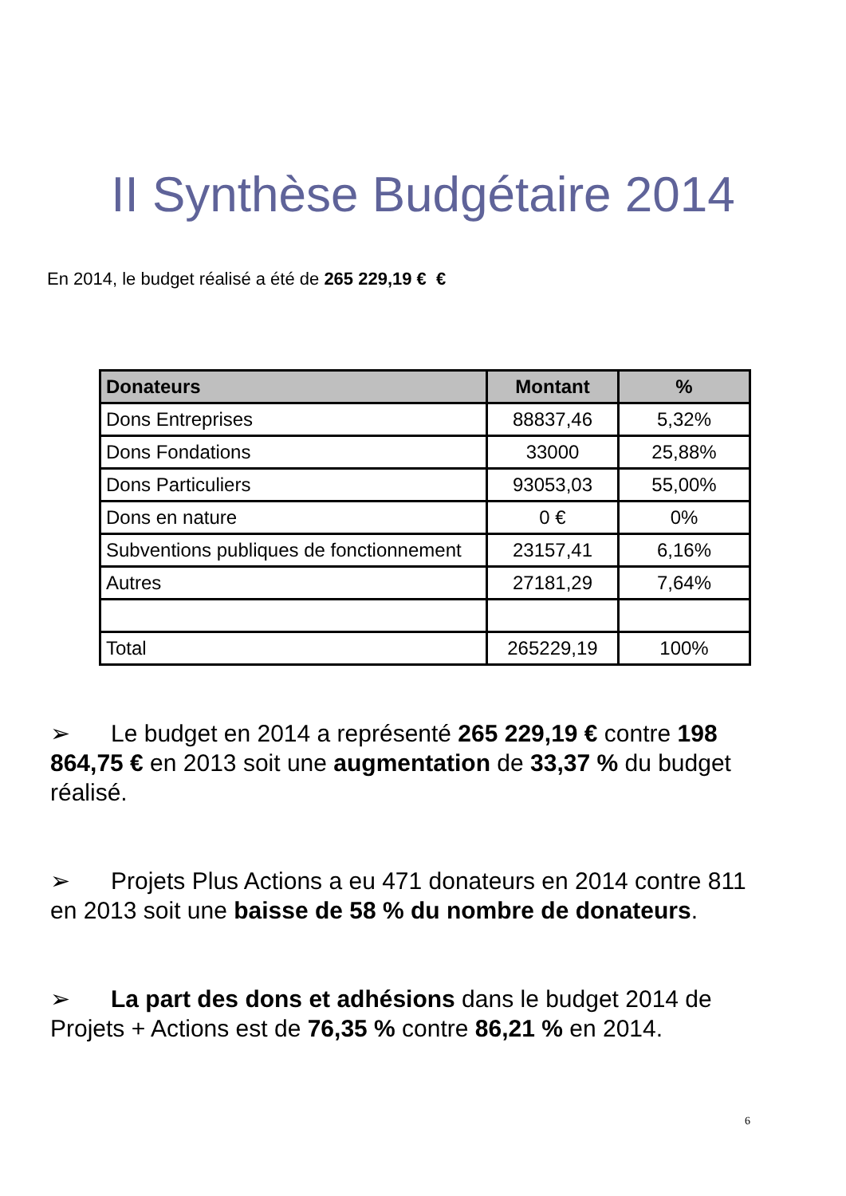II Synthèse Budgétaire 2014
En 2014, le budget réalisé a été de 265 229,19 € €
| Donateurs | Montant | % |
| --- | --- | --- |
| Dons Entreprises | 88837,46 | 5,32% |
| Dons Fondations | 33000 | 25,88% |
| Dons Particuliers | 93053,03 | 55,00% |
| Dons en nature | 0 € | 0% |
| Subventions publiques de fonctionnement | 23157,41 | 6,16% |
| Autres | 27181,29 | 7,64% |
| Total | 265229,19 | 100% |
➢ Le budget en 2014 a représenté 265 229,19 € contre 198 864,75 € en 2013 soit une augmentation de 33,37 % du budget réalisé.
➢ Projets Plus Actions a eu 471 donateurs en 2014 contre 811 en 2013 soit une baisse de 58 % du nombre de donateurs.
➢ La part des dons et adhésions dans le budget 2014 de Projets + Actions est de 76,35 % contre 86,21 % en 2014.
6